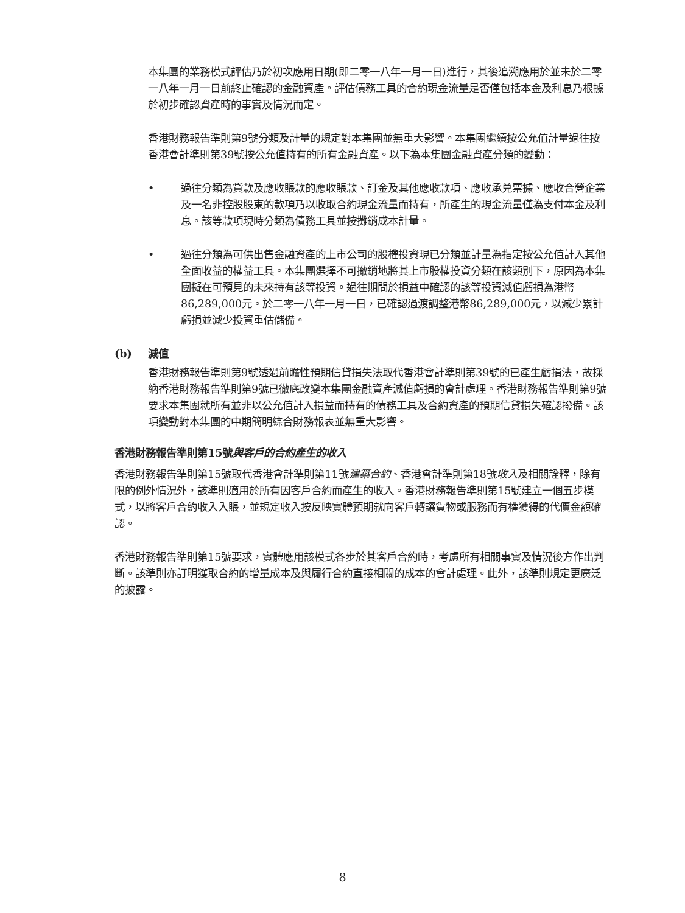本集團的業務模式評估乃於初次應用日期(即二零一八年一月一日)進行，其後追溯應用於並未於二零一八年一月一日前終止確認的金融資產。評估債務工具的合約現金流量是否僅包括本金及利息乃根據於初步確認資產時的事實及情況而定。
香港財務報告準則第9號分類及計量的規定對本集團並無重大影響。本集團繼續按公允值計量過往按香港會計準則第39號按公允值持有的所有金融資產。以下為本集團金融資產分類的變動：
• 過往分類為貸款及應收賬款的應收賬款、訂金及其他應收款項、應收承兑票據、應收合營企業及一名非控股股東的款項乃以收取合約現金流量而持有，所產生的現金流量僅為支付本金及利息。該等款項現時分類為債務工具並按攤銷成本計量。
• 過往分類為可供出售金融資產的上市公司的股權投資現已分類並計量為指定按公允值計入其他全面收益的權益工具。本集團選擇不可撤銷地將其上市股權投資分類在該類別下，原因為本集團擬在可預見的未來持有該等投資。過往期間於損益中確認的該等投資減值虧損為港幣86,289,000元。於二零一八年一月一日，已確認過渡調整港幣86,289,000元，以減少累計虧損並減少投資重估儲備。
(b) 減值
香港財務報告準則第9號透過前瞻性預期信貸損失法取代香港會計準則第39號的已產生虧損法，故採納香港財務報告準則第9號已徹底改變本集團金融資產減值虧損的會計處理。香港財務報告準則第9號要求本集團就所有並非以公允值計入損益而持有的債務工具及合約資產的預期信貸損失確認撥備。該項變動對本集團的中期簡明綜合財務報表並無重大影響。
香港財務報告準則第15號與客戶的合約產生的收入
香港財務報告準則第15號取代香港會計準則第11號建築合約、香港會計準則第18號收入及相關詮釋，除有限的例外情況外，該準則適用於所有因客戶合約而產生的收入。香港財務報告準則第15號建立一個五步模式，以將客戶合約收入入賬，並規定收入按反映實體預期就向客戶轉讓貨物或服務而有權獲得的代價金額確認。
香港財務報告準則第15號要求，實體應用該模式各步於其客戶合約時，考慮所有相關事實及情況後方作出判斷。該準則亦訂明獲取合約的增量成本及與履行合約直接相關的成本的會計處理。此外，該準則規定更廣泛的披露。
8